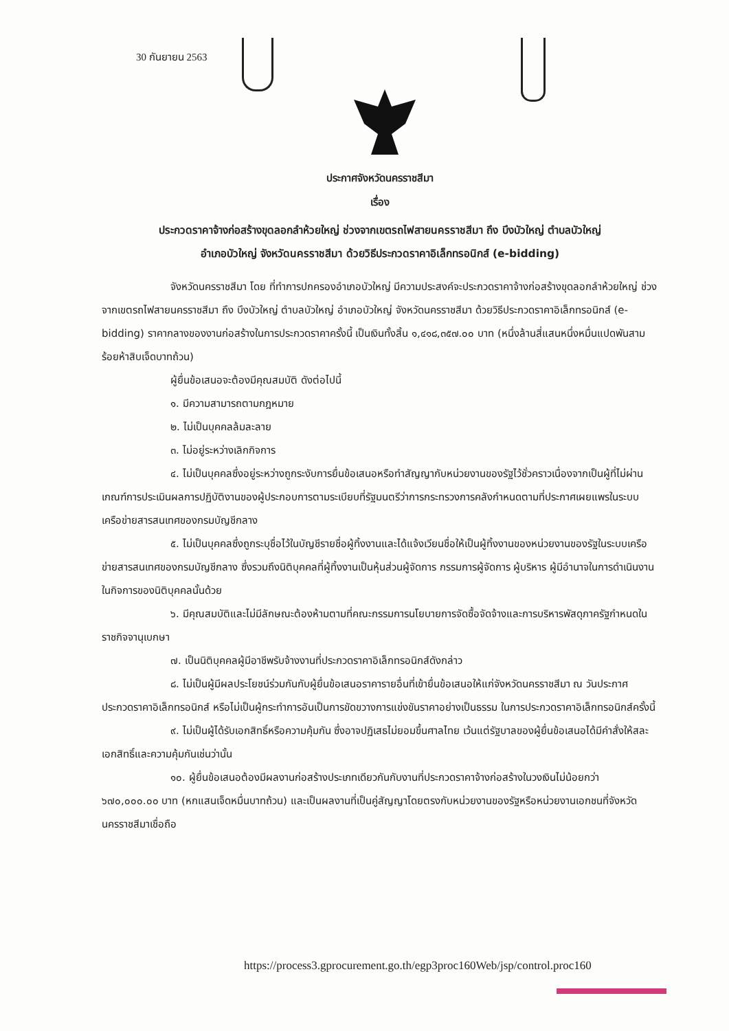30 กันยายน 2563
ประกาศจังหวัดนครราชสีมา
เรื่อง
ประกวดราคาจ้างก่อสร้างขุดลอกลำห้วยใหญ่ ช่วงจากเขตรถไฟสายนครราชสีมา ถึง บึงบัวใหญ่ ตำบลบัวใหญ่
อำเภอบัวใหญ่ จังหวัดนครราชสีมา ด้วยวิธีประกวดราคาอิเล็กทรอนิกส์ (e-bidding)
จังหวัดนครราชสีมา โดย ที่ทำการปกครองอำเภอบัวใหญ่ มีความประสงค์จะประกวดราคาจ้างก่อสร้างขุดลอกลำห้วยใหญ่ ช่วงจากเขตรถไฟสายนครราชสีมา ถึง บึงบัวใหญ่ ตำบลบัวใหญ่ อำเภอบัวใหญ่ จังหวัดนครราชสีมา ด้วยวิธีประกวดราคาอิเล็กทรอนิกส์ (e-bidding) ราคากลางของงานก่อสร้างในการประกวดราคาครั้งนี้ เป็นเงินทั้งสิ้น ๑,๔๑๘,๓๕๗.๐๐ บาท (หนึ่งล้านสี่แสนหนึ่งหมื่นแปดพันสามร้อยห้าสิบเจ็ดบาทถ้วน)
ผู้ยื่นข้อเสนอจะต้องมีคุณสมบัติ ดังต่อไปนี้
๑. มีความสามารถตามกฎหมาย
๒. ไม่เป็นบุคคลล้มละลาย
๓. ไม่อยู่ระหว่างเลิกกิจการ
๔. ไม่เป็นบุคคลซึ่งอยู่ระหว่างถูกระงับการยื่นข้อเสนอหรือทำสัญญากับหน่วยงานของรัฐไว้ชั่วคราวเนื่องจากเป็นผู้ที่ไม่ผ่านเกณฑ์การประเมินผลการปฏิบัติงานของผู้ประกอบการตามระเบียบที่รัฐมนตรีว่าการกระทรวงการคลังกำหนดตามที่ประกาศเผยแพรในระบบเครือข่ายสารสนเทศของกรมบัญชีกลาง
๕. ไม่เป็นบุคคลซึ่งถูกระบุชื่อไว้ในบัญชีรายชื่อผู้ทิ้งงานและได้แจ้งเวียนชื่อให้เป็นผู้ทิ้งงานของหน่วยงานของรัฐในระบบเครือข่ายสารสนเทศของกรมบัญชีกลาง ซึ่งรวมถึงนิติบุคคลที่ผู้ทิ้งงานเป็นหุ้นส่วนผู้จัดการ กรรมการผู้จัดการ ผู้บริหาร ผู้มีอำนาจในการดำเนินงานในกิจการของนิติบุคคลนั้นด้วย
๖. มีคุณสมบัติและไม่มีลักษณะต้องห้ามตามที่คณะกรรมการนโยบายการจัดซื้อจัดจ้างและการบริหารพัสดุภาครัฐกำหนดในราชกิจจานุเบกษา
๗. เป็นนิติบุคคลผู้มีอาชีพรับจ้างงานที่ประกวดราคาอิเล็กทรอนิกส์ดังกล่าว
๘. ไม่เป็นผู้มีผลประโยชน์ร่วมกันกับผู้ยื่นข้อเสนอราคารายอื่นที่เข้ายื่นข้อเสนอให้แก่จังหวัดนครราชสีมา ณ วันประกาศประกวดราคาอิเล็กทรอนิกส์ หรือไม่เป็นผู้กระทำการอันเป็นการขัดขวางการแข่งขันราคาอย่างเป็นธรรม ในการประกวดราคาอิเล็กทรอนิกส์ครั้งนี้
๙. ไม่เป็นผู้ได้รับเอกสิทธิ์หรือความคุ้มกัน ซึ่งอาจปฏิเสธไม่ยอมขึ้นศาลไทย เว้นแต่รัฐบาลของผู้ยื่นข้อเสนอได้มีคำสั่งให้สละเอกสิทธิ์และความคุ้มกันเช่นว่านั้น
๑๐. ผู้ยื่นข้อเสนอต้องมีผลงานก่อสร้างประเภทเดียวกันกับงานที่ประกวดราคาจ้างก่อสร้างในวงเงินไม่น้อยกว่า ๖๗๐,๐๐๐.๐๐ บาท (หกแสนเจ็ดหมื่นบาทถ้วน) และเป็นผลงานที่เป็นคู่สัญญาโดยตรงกับหน่วยงานของรัฐหรือหน่วยงานเอกชนที่จังหวัดนครราชสีมาเชื่อถือ
https://process3.gprocurement.go.th/egp3proc160Web/jsp/control.proc160